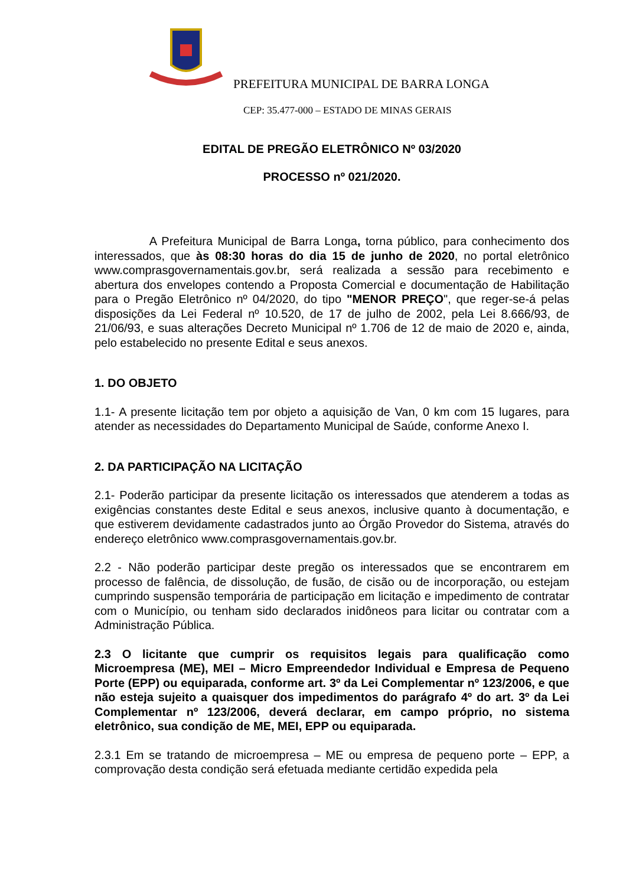PREFEITURA MUNICIPAL DE BARRA LONGA
CEP: 35.477-000 – ESTADO DE MINAS GERAIS
EDITAL DE PREGÃO ELETRÔNICO Nº 03/2020
PROCESSO nº 021/2020.
A Prefeitura Municipal de Barra Longa, torna público, para conhecimento dos interessados, que às 08:30 horas do dia 15 de junho de 2020, no portal eletrônico www.comprasgovernamentais.gov.br, será realizada a sessão para recebimento e abertura dos envelopes contendo a Proposta Comercial e documentação de Habilitação para o Pregão Eletrônico nº 04/2020, do tipo "MENOR PREÇO", que reger-se-á pelas disposições da Lei Federal nº 10.520, de 17 de julho de 2002, pela Lei 8.666/93, de 21/06/93, e suas alterações Decreto Municipal nº 1.706 de 12 de maio de 2020 e, ainda, pelo estabelecido no presente Edital e seus anexos.
1. DO OBJETO
1.1- A presente licitação tem por objeto a aquisição de Van, 0 km com 15 lugares, para atender as necessidades do Departamento Municipal de Saúde, conforme Anexo I.
2. DA PARTICIPAÇÃO NA LICITAÇÃO
2.1- Poderão participar da presente licitação os interessados que atenderem a todas as exigências constantes deste Edital e seus anexos, inclusive quanto à documentação, e que estiverem devidamente cadastrados junto ao Órgão Provedor do Sistema, através do endereço eletrônico www.comprasgovernamentais.gov.br.
2.2 - Não poderão participar deste pregão os interessados que se encontrarem em processo de falência, de dissolução, de fusão, de cisão ou de incorporação, ou estejam cumprindo suspensão temporária de participação em licitação e impedimento de contratar com o Município, ou tenham sido declarados inidôneos para licitar ou contratar com a Administração Pública.
2.3 O licitante que cumprir os requisitos legais para qualificação como Microempresa (ME), MEI – Micro Empreendedor Individual e Empresa de Pequeno Porte (EPP) ou equiparada, conforme art. 3º da Lei Complementar nº 123/2006, e que não esteja sujeito a quaisquer dos impedimentos do parágrafo 4º do art. 3º da Lei Complementar nº 123/2006, deverá declarar, em campo próprio, no sistema eletrônico, sua condição de ME, MEI, EPP ou equiparada.
2.3.1 Em se tratando de microempresa – ME ou empresa de pequeno porte – EPP, a comprovação desta condição será efetuada mediante certidão expedida pela